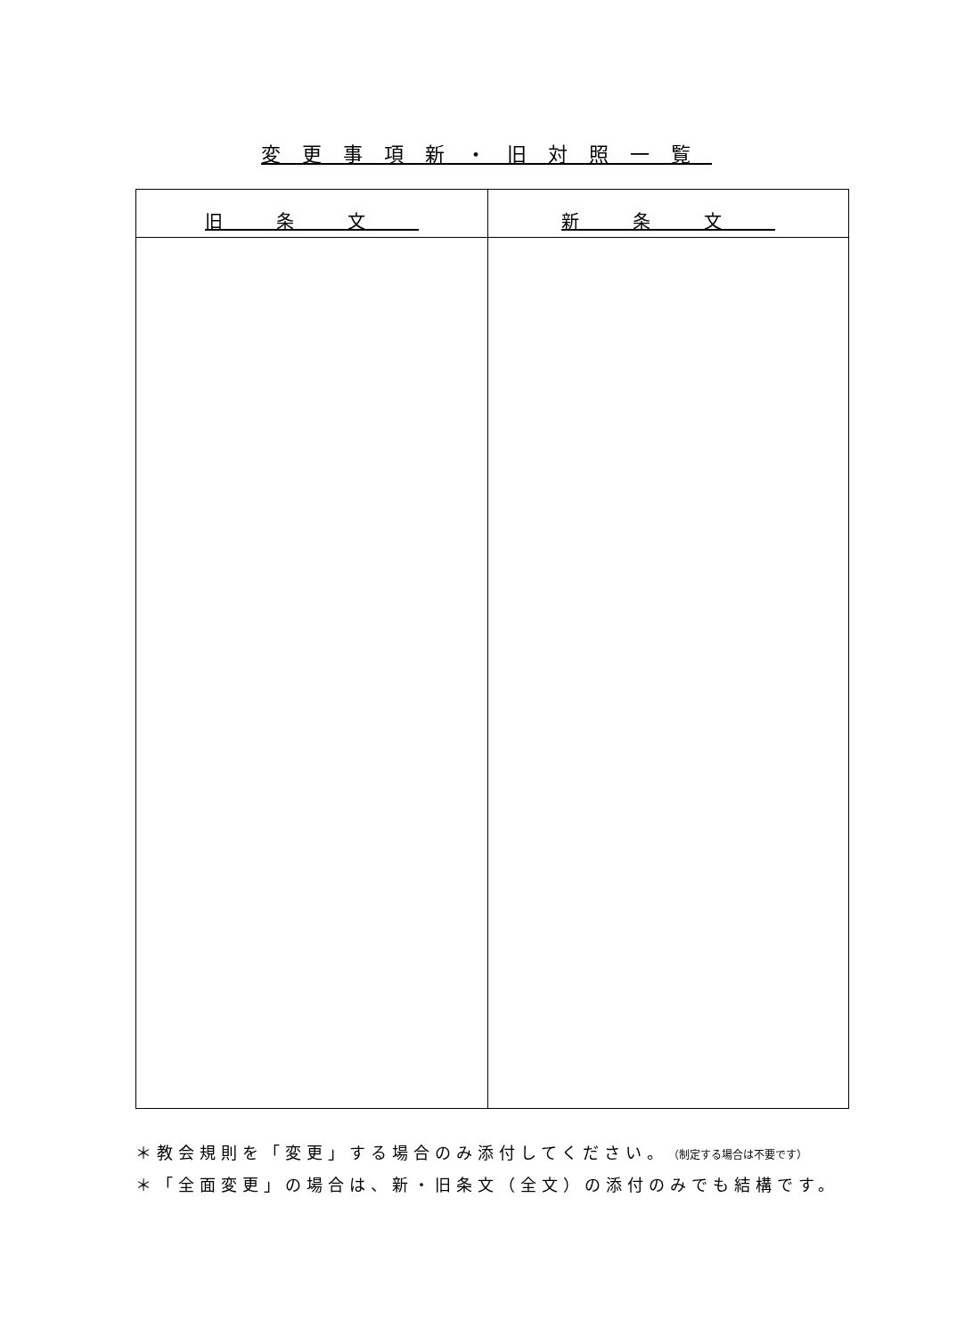変更事項新・旧対照一覧
| 旧条文 | 新条文 |
| --- | --- |
＊教会規則を「変更」する場合のみ添付してください。（制定する場合は不要です）
＊「全面変更」の場合は、新・旧条文（全文）の添付のみでも結構です。